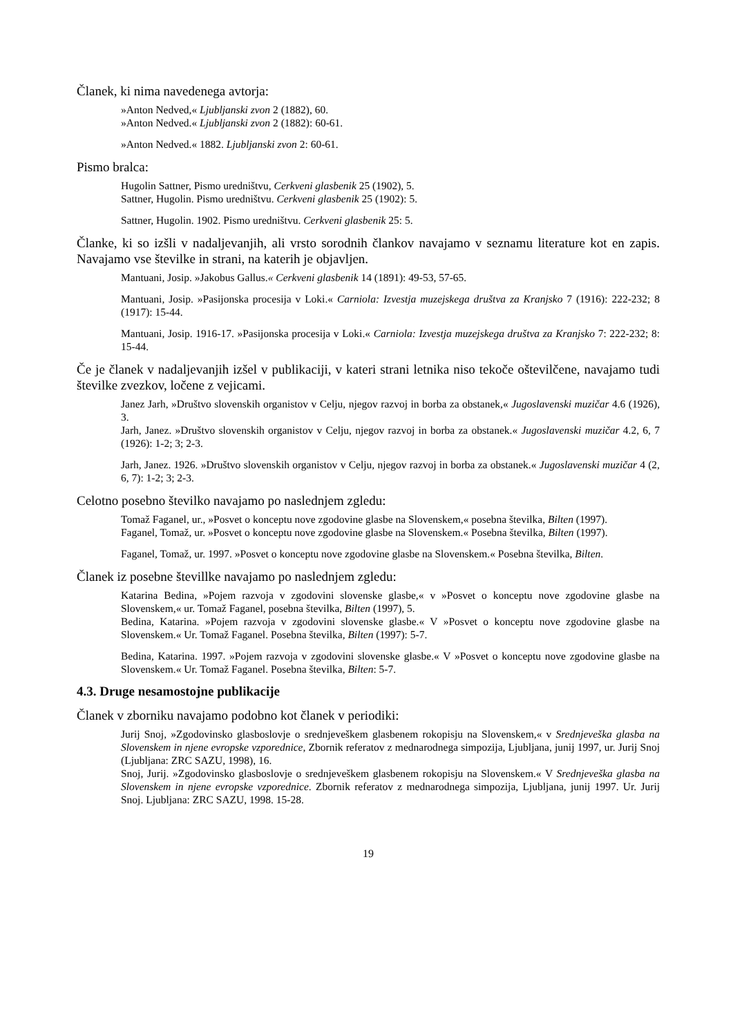Članek, ki nima navedenega avtorja:
»Anton Nedved,« Ljubljanski zvon 2 (1882), 60.
»Anton Nedved.« Ljubljanski zvon 2 (1882): 60-61.
»Anton Nedved.« 1882. Ljubljanski zvon 2: 60-61.
Pismo bralca:
Hugolin Sattner, Pismo uredništvu, Cerkveni glasbenik 25 (1902), 5.
Sattner, Hugolin. Pismo uredništvu. Cerkveni glasbenik 25 (1902): 5.
Sattner, Hugolin. 1902. Pismo uredništvu. Cerkveni glasbenik 25: 5.
Članke, ki so izšli v nadaljevanjih, ali vrsto sorodnih člankov navajamo v seznamu literature kot en zapis. Navajamo vse številke in strani, na katerih je objavljen.
Mantuani, Josip. »Jakobus Gallus.« Cerkveni glasbenik 14 (1891): 49-53, 57-65.
Mantuani, Josip. »Pasijonska procesija v Loki.« Carniola: Izvestja muzejskega društva za Kranjsko 7 (1916): 222-232; 8 (1917): 15-44.
Mantuani, Josip. 1916-17. »Pasijonska procesija v Loki.« Carniola: Izvestja muzejskega društva za Kranjsko 7: 222-232; 8: 15-44.
Če je članek v nadaljevanjih izšel v publikaciji, v kateri strani letnika niso tekoče oštevilčene, navajamo tudi številke zvezkov, ločene z vejicami.
Janez Jarh, »Društvo slovenskih organistov v Celju, njegov razvoj in borba za obstanek,« Jugoslavenski muzičar 4.6 (1926), 3.
Jarh, Janez. »Društvo slovenskih organistov v Celju, njegov razvoj in borba za obstanek.« Jugoslavenski muzičar 4.2, 6, 7 (1926): 1-2; 3; 2-3.
Jarh, Janez. 1926. »Društvo slovenskih organistov v Celju, njegov razvoj in borba za obstanek.« Jugoslavenski muzičar 4 (2, 6, 7): 1-2; 3; 2-3.
Celotno posebno številko navajamo po naslednjem zgledu:
Tomaž Faganel, ur., »Posvet o konceptu nove zgodovine glasbe na Slovenskem,« posebna številka, Bilten (1997).
Faganel, Tomaž, ur. »Posvet o konceptu nove zgodovine glasbe na Slovenskem.« Posebna številka, Bilten (1997).
Faganel, Tomaž, ur. 1997. »Posvet o konceptu nove zgodovine glasbe na Slovenskem.« Posebna številka, Bilten.
Članek iz posebne števillke navajamo po naslednjem zgledu:
Katarina Bedina, »Pojem razvoja v zgodovini slovenske glasbe,« v »Posvet o konceptu nove zgodovine glasbe na Slovenskem,« ur. Tomaž Faganel, posebna številka, Bilten (1997), 5.
Bedina, Katarina. »Pojem razvoja v zgodovini slovenske glasbe.« V »Posvet o konceptu nove zgodovine glasbe na Slovenskem.« Ur. Tomaž Faganel. Posebna številka, Bilten (1997): 5-7.
Bedina, Katarina. 1997. »Pojem razvoja v zgodovini slovenske glasbe.« V »Posvet o konceptu nove zgodovine glasbe na Slovenskem.« Ur. Tomaž Faganel. Posebna številka, Bilten: 5-7.
4.3. Druge nesamostojne publikacije
Članek v zborniku navajamo podobno kot članek v periodiki:
Jurij Snoj, »Zgodovinsko glasboslovje o srednjeveškem glasbenem rokopisju na Slovenskem,« v Srednjeveška glasba na Slovenskem in njene evropske vzporednice, Zbornik referatov z mednarodnega simpozija, Ljubljana, junij 1997, ur. Jurij Snoj (Ljubljana: ZRC SAZU, 1998), 16.
Snoj, Jurij. »Zgodovinsko glasboslovje o srednjeveškem glasbenem rokopisju na Slovenskem.« V Srednjeveška glasba na Slovenskem in njene evropske vzporednice. Zbornik referatov z mednarodnega simpozija, Ljubljana, junij 1997. Ur. Jurij Snoj. Ljubljana: ZRC SAZU, 1998. 15-28.
19